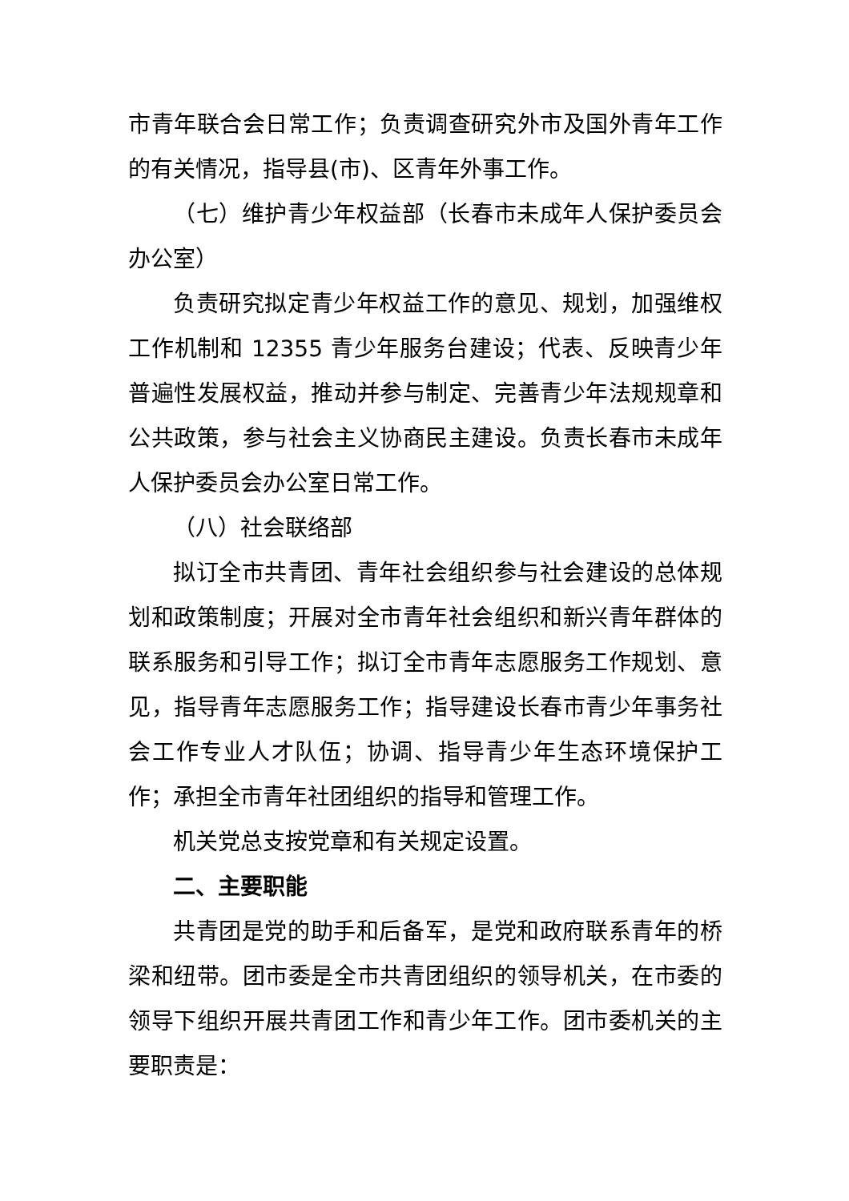市青年联合会日常工作；负责调查研究外市及国外青年工作的有关情况，指导县(市)、区青年外事工作。
（七）维护青少年权益部（长春市未成年人保护委员会办公室）
负责研究拟定青少年权益工作的意见、规划，加强维权工作机制和 12355 青少年服务台建设；代表、反映青少年普遍性发展权益，推动并参与制定、完善青少年法规规章和公共政策，参与社会主义协商民主建设。负责长春市未成年人保护委员会办公室日常工作。
（八）社会联络部
拟订全市共青团、青年社会组织参与社会建设的总体规划和政策制度；开展对全市青年社会组织和新兴青年群体的联系服务和引导工作；拟订全市青年志愿服务工作规划、意见，指导青年志愿服务工作；指导建设长春市青少年事务社会工作专业人才队伍；协调、指导青少年生态环境保护工作；承担全市青年社团组织的指导和管理工作。
机关党总支按党章和有关规定设置。
二、主要职能
共青团是党的助手和后备军，是党和政府联系青年的桥梁和纽带。团市委是全市共青团组织的领导机关，在市委的领导下组织开展共青团工作和青少年工作。团市委机关的主要职责是：